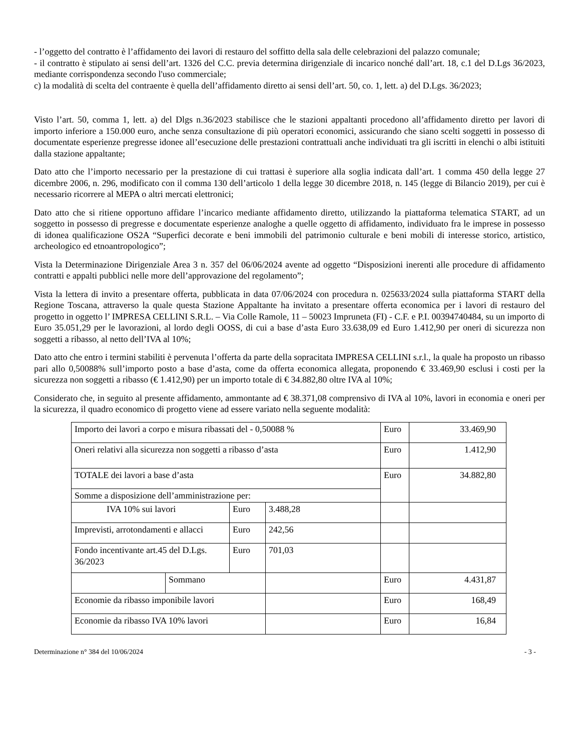- l’oggetto del contratto è l’affidamento dei lavori di restauro del soffitto della sala delle celebrazioni del palazzo comunale;
- il contratto è stipulato ai sensi dell’art. 1326 del C.C. previa determina dirigenziale di incarico nonché dall’art. 18, c.1 del D.Lgs 36/2023, mediante corrispondenza secondo l'uso commerciale;
c) la modalità di scelta del contraente è quella dell’affidamento diretto ai sensi dell’art. 50, co. 1, lett. a) del D.Lgs. 36/2023;
Visto l’art. 50, comma 1, lett. a) del Dlgs n.36/2023 stabilisce che le stazioni appaltanti procedono all’affidamento diretto per lavori di importo inferiore a 150.000 euro, anche senza consultazione di più operatori economici, assicurando che siano scelti soggetti in possesso di documentate esperienze pregresse idonee all’esecuzione delle prestazioni contrattuali anche individuati tra gli iscritti in elenchi o albi istituiti dalla stazione appaltante;
Dato atto che l’importo necessario per la prestazione di cui trattasi è superiore alla soglia indicata dall’art. 1 comma 450 della legge 27 dicembre 2006, n. 296, modificato con il comma 130 dell’articolo 1 della legge 30 dicembre 2018, n. 145 (legge di Bilancio 2019), per cui è necessario ricorrere al MEPA o altri mercati elettronici;
Dato atto che si ritiene opportuno affidare l’incarico mediante affidamento diretto, utilizzando la piattaforma telematica START, ad un soggetto in possesso di pregresse e documentate esperienze analoghe a quelle oggetto di affidamento, individuato fra le imprese in possesso di idonea qualificazione OS2A “Superfici decorate e beni immobili del patrimonio culturale e beni mobili di interesse storico, artistico, archeologico ed etnoantropologico”;
Vista la Determinazione Dirigenziale Area 3 n. 357 del 06/06/2024 avente ad oggetto “Disposizioni inerenti alle procedure di affidamento contratti e appalti pubblici nelle more dell’approvazione del regolamento”;
Vista la lettera di invito a presentare offerta, pubblicata in data 07/06/2024 con procedura n. 025633/2024 sulla piattaforma START della Regione Toscana, attraverso la quale questa Stazione Appaltante ha invitato a presentare offerta economica per i lavori di restauro del progetto in oggetto l’ IMPRESA CELLINI S.R.L. – Via Colle Ramole, 11 – 50023 Impruneta (FI) - C.F. e P.I. 00394740484, su un importo di Euro 35.051,29 per le lavorazioni, al lordo degli OOSS, di cui a base d’asta Euro 33.638,09 ed Euro 1.412,90 per oneri di sicurezza non soggetti a ribasso, al netto dell’IVA al 10%;
Dato atto che entro i termini stabiliti è pervenuta l’offerta da parte della sopracitata IMPRESA CELLINI s.r.l., la quale ha proposto un ribasso pari allo 0,50088% sull’importo posto a base d’asta, come da offerta economica allegata, proponendo € 33.469,90 esclusi i costi per la sicurezza non soggetti a ribasso (€ 1.412,90) per un importo totale di € 34.882,80 oltre IVA al 10%;
Considerato che, in seguito al presente affidamento, ammontante ad € 38.371,08 comprensivo di IVA al 10%, lavori in economia e oneri per la sicurezza, il quadro economico di progetto viene ad essere variato nella seguente modalità:
| Importo dei lavori a corpo e misura ribassati del - 0,50088 % | | | | Euro | 33.469,90 |
| Oneri relativi alla sicurezza non soggetti a ribasso d’asta | | | | Euro | 1.412,90 |
| TOTALE dei lavori a base d’asta | | | | Euro | 34.882,80 |
| Somme a disposizione dell’amministrazione per: | | | | | |
| IVA 10% sui lavori | | Euro | 3.488,28 | | |
| Imprevisti, arrotondamenti e allacci | | Euro | 242,56 | | |
| Fondo incentivante art.45 del D.Lgs. 36/2023 | | Euro | 701,03 | | |
| | Sommano | | | Euro | 4.431,87 |
| Economie da ribasso imponibile lavori | | | | Euro | 168,49 |
| Economie da ribasso IVA 10% lavori | | | | Euro | 16,84 |
Determinazione n° 384 del 10/06/2024 - 3 -